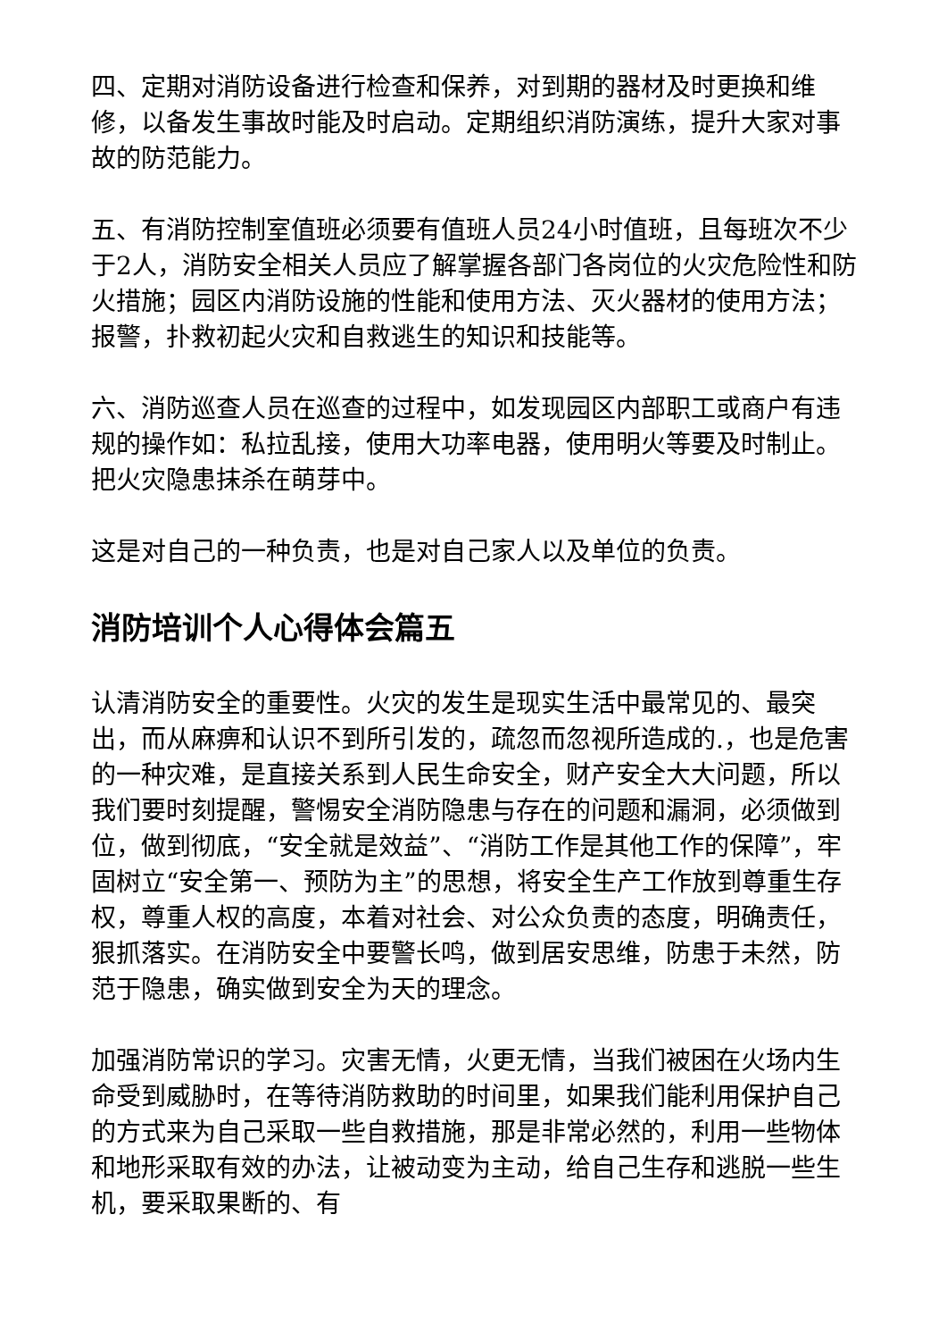四、定期对消防设备进行检查和保养，对到期的器材及时更换和维修，以备发生事故时能及时启动。定期组织消防演练，提升大家对事故的防范能力。
五、有消防控制室值班必须要有值班人员24小时值班，且每班次不少于2人，消防安全相关人员应了解掌握各部门各岗位的火灾危险性和防火措施；园区内消防设施的性能和使用方法、灭火器材的使用方法；报警，扑救初起火灾和自救逃生的知识和技能等。
六、消防巡查人员在巡查的过程中，如发现园区内部职工或商户有违规的操作如：私拉乱接，使用大功率电器，使用明火等要及时制止。把火灾隐患抹杀在萌芽中。
这是对自己的一种负责，也是对自己家人以及单位的负责。
消防培训个人心得体会篇五
认清消防安全的重要性。火灾的发生是现实生活中最常见的、最突出，而从麻痹和认识不到所引发的，疏忽而忽视所造成的.，也是危害的一种灾难，是直接关系到人民生命安全，财产安全大大问题，所以我们要时刻提醒，警惕安全消防隐患与存在的问题和漏洞，必须做到位，做到彻底，“安全就是效益”、“消防工作是其他工作的保障”，牢固树立“安全第一、预防为主”的思想，将安全生产工作放到尊重生存权，尊重人权的高度，本着对社会、对公众负责的态度，明确责任，狠抓落实。在消防安全中要警长鸣，做到居安思维，防患于未然，防范于隐患，确实做到安全为天的理念。
加强消防常识的学习。灾害无情，火更无情，当我们被困在火场内生命受到威胁时，在等待消防救助的时间里，如果我们能利用保护自己的方式来为自己采取一些自救措施，那是非常必然的，利用一些物体和地形采取有效的办法，让被动变为主动，给自己生存和逃脱一些生机，要采取果断的、有